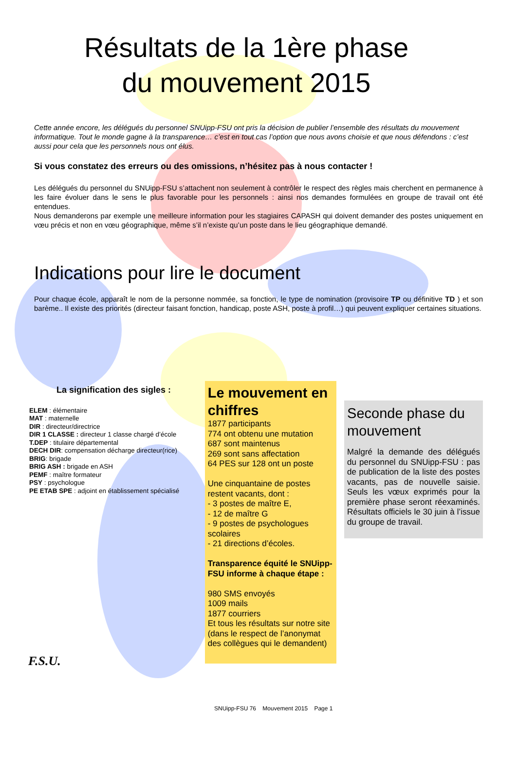Résultats de la 1ère phase du mouvement 2015
Cette année encore, les délégués du personnel SNUipp-FSU ont pris la décision de publier l’ensemble des résultats du mouvement informatique. Tout le monde gagne à la transparence… c’est en tout cas l’option que nous avons choisie et que nous défendons : c’est aussi pour cela que les personnels nous ont élus.
Si vous constatez des erreurs ou des omissions, n’hésitez pas à nous contacter !
Les délégués du personnel du SNUipp-FSU s’attachent non seulement à contrôler le respect des règles mais cherchent en permanence à les faire évoluer dans le sens le plus favorable pour les personnels : ainsi nos demandes formulées en groupe de travail ont été entendues.
Nous demanderons par exemple une meilleure information pour les stagiaires CAPASH qui doivent demander des postes uniquement en vœu précis et non en vœu géographique, même s’il n’existe qu’un poste dans le lieu géographique demandé.
Indications pour lire le document
Pour chaque école, apparaît le nom de la personne nommée, sa fonction, le type de nomination (provisoire TP ou définitive TD ) et son barème.. Il existe des priorités (directeur faisant fonction, handicap, poste ASH, poste à profil…) qui peuvent expliquer certaines situations.
La signification des sigles :
ELEM : élémentaire
MAT : maternelle
DIR : directeur/directrice
DIR 1 CLASSE : directeur 1 classe chargé d’école
T.DEP : titulaire départemental
DECH DIR: compensation décharge directeur(rice)
BRIG: brigade
BRIG ASH : brigade en ASH
PEMF : maître formateur
PSY : psychologue
PE ETAB SPE : adjoint en établissement spécialisé
Le mouvement en chiffres
1877 participants
774 ont obtenu une mutation
687 sont maintenus
269 sont sans affectation
64 PES sur 128 ont un poste
Une cinquantaine de postes restent vacants, dont :
- 3 postes de maître E,
- 12 de maître G
- 9 postes de psychologues scolaires
- 21 directions d’écoles.
Transparence équité le SNUipp-FSU informe à chaque étape :
980 SMS envoyés
1009 mails
1877 courriers
Et tous les résultats sur notre site (dans le respect de l’anonymat des collègues qui le demandent)
Seconde phase du mouvement
Malgré la demande des délégués du personnel du SNUipp-FSU : pas de publication de la liste des postes vacants, pas de nouvelle saisie. Seuls les vœux exprimés pour la première phase seront réexaminés. Résultats officiels le 30 juin à l’issue du groupe de travail.
F.S.U.
SNUipp-FSU 76 Mouvement 2015 Page 1